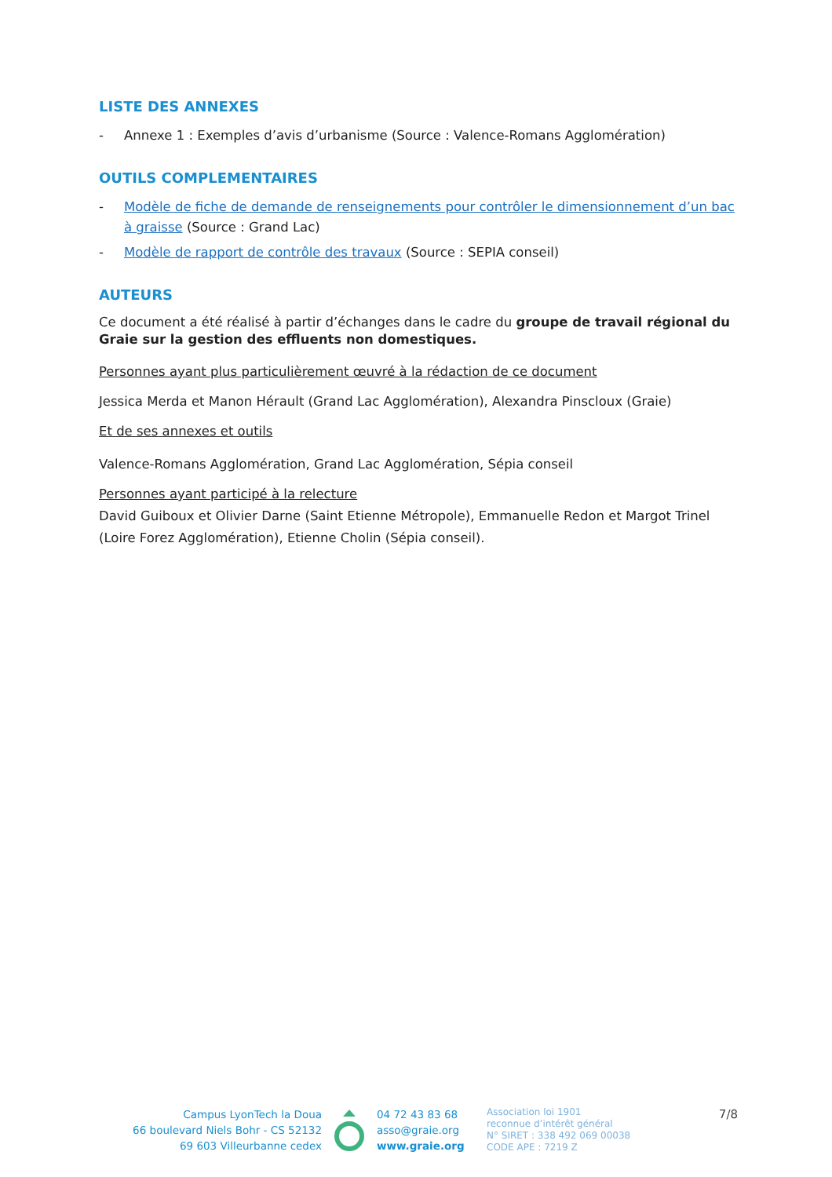LISTE DES ANNEXES
- Annexe 1 : Exemples d’avis d’urbanisme (Source : Valence-Romans Agglomération)
OUTILS COMPLEMENTAIRES
- Modèle de fiche de demande de renseignements pour contrôler le dimensionnement d’un bac à graisse (Source : Grand Lac)
- Modèle de rapport de contrôle des travaux (Source : SEPIA conseil)
AUTEURS
Ce document a été réalisé à partir d’échanges dans le cadre du groupe de travail régional du Graie sur la gestion des effluents non domestiques.
Personnes ayant plus particulièrement œuvré à la rédaction de ce document
Jessica Merda et Manon Hérault (Grand Lac Agglomération), Alexandra Pinscloux (Graie)
Et de ses annexes et outils
Valence-Romans Agglomération, Grand Lac Agglomération, Sépia conseil
Personnes ayant participé à la relecture
David Guiboux et Olivier Darne (Saint Etienne Métropole), Emmanuelle Redon et Margot Trinel (Loire Forez Agglomération), Etienne Cholin (Sépia conseil).
Campus LyonTech la Doua
66 boulevard Niels Bohr - CS 52132
69 603 Villeurbanne cedex
04 72 43 83 68
asso@graie.org
www.graie.org
Association loi 1901
reconnue d’intérêt général
N° SIRET : 338 492 069 00038
CODE APE : 7219 Z
7/8